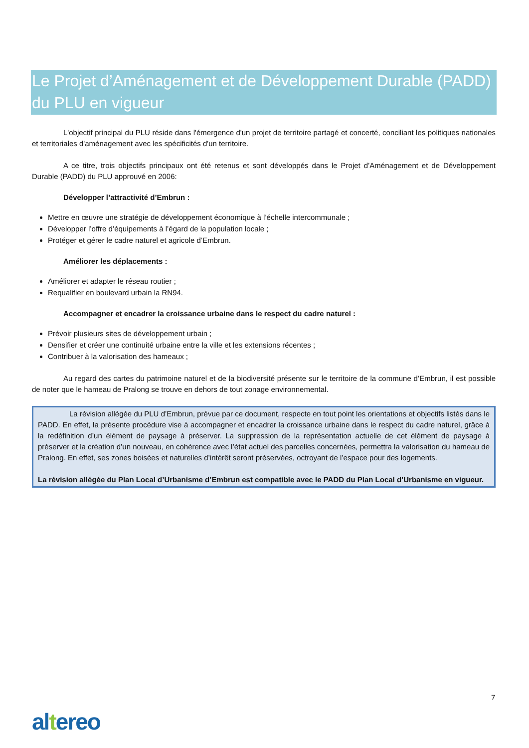Le Projet d’Aménagement et de Développement Durable (PADD) du PLU en vigueur
L'objectif principal du PLU réside dans l'émergence d'un projet de territoire partagé et concerté, conciliant les politiques nationales et territoriales d'aménagement avec les spécificités d'un territoire.
A ce titre, trois objectifs principaux ont été retenus et sont développés dans le Projet d’Aménagement et de Développement Durable (PADD) du PLU approuvé en 2006:
Développer l’attractivité d’Embrun :
Mettre en œuvre une stratégie de développement économique à l’échelle intercommunale ;
Développer l’offre d’équipements à l’égard de la population locale ;
Protéger et gérer le cadre naturel et agricole d’Embrun.
Améliorer les déplacements :
Améliorer et adapter le réseau routier ;
Requalifier en boulevard urbain la RN94.
Accompagner et encadrer la croissance urbaine dans le respect du cadre naturel :
Prévoir plusieurs sites de développement urbain ;
Densifier et créer une continuité urbaine entre la ville et les extensions récentes ;
Contribuer à la valorisation des hameaux ;
Au regard des cartes du patrimoine naturel et de la biodiversité présente sur le territoire de la commune d’Embrun, il est possible de noter que le hameau de Pralong se trouve en dehors de tout zonage environnemental.
La révision allégée du PLU d’Embrun, prévue par ce document, respecte en tout point les orientations et objectifs listés dans le PADD. En effet, la présente procédure vise à accompagner et encadrer la croissance urbaine dans le respect du cadre naturel, grâce à la redéfinition d’un élément de paysage à préserver. La suppression de la représentation actuelle de cet élément de paysage à préserver et la création d’un nouveau, en cohérence avec l’état actuel des parcelles concernées, permettra la valorisation du hameau de Pralong. En effet, ses zones boisées et naturelles d’intérêt seront préservées, octroyant de l’espace pour des logements.
La révision allégée du Plan Local d’Urbanisme d’Embrun est compatible avec le PADD du Plan Local d’Urbanisme en vigueur.
7
altereo